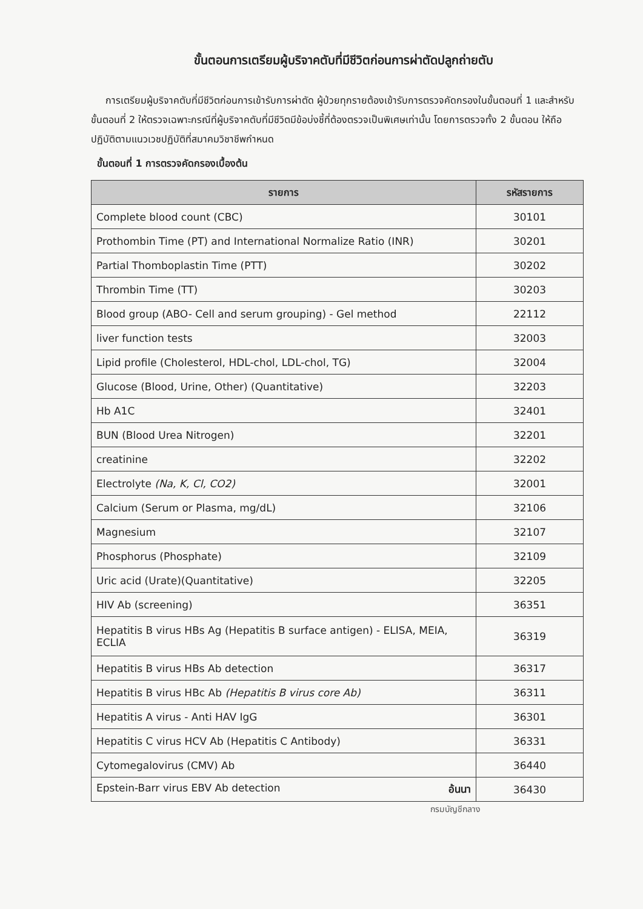ขั้นตอนการเตรียมผู้บริจาคตับที่มีชีวิตก่อนการผ่าตัดปลูกถ่ายตับ
การเตรียมผู้บริจาคตับที่มีชีวิตก่อนการเข้ารับการผ่าตัด ผู้ป่วยทุกรายต้องเข้ารับการตรวจคัดกรองในขั้นตอนที่ 1 และสำหรับขั้นตอนที่ 2 ให้ตรวจเฉพาะกรณีที่ผู้บริจาคตับที่มีชีวิตมีข้อบ่งชี้ที่ต้องตรวจเป็นพิเศษเท่านั้น โดยการตรวจทั้ง 2 ขั้นตอน ให้ถือปฏิบัติตามแนวเวชปฏิบัติที่สมาคมวิชาชีพกำหนด
ขั้นตอนที่ 1 การตรวจคัดกรองเบื้องต้น
| รายการ | รหัสรายการ |
| --- | --- |
| Complete blood count (CBC) | 30101 |
| Prothombin Time (PT) and International Normalize Ratio (INR) | 30201 |
| Partial Thomboplastin Time (PTT) | 30202 |
| Thrombin Time (TT) | 30203 |
| Blood group (ABO- Cell and serum grouping) - Gel method | 22112 |
| liver function tests | 32003 |
| Lipid profile (Cholesterol, HDL-chol, LDL-chol, TG) | 32004 |
| Glucose (Blood, Urine, Other) (Quantitative) | 32203 |
| Hb A1C | 32401 |
| BUN (Blood Urea Nitrogen) | 32201 |
| creatinine | 32202 |
| Electrolyte (Na, K, Cl, CO2) | 32001 |
| Calcium (Serum or Plasma, mg/dL) | 32106 |
| Magnesium | 32107 |
| Phosphorus (Phosphate) | 32109 |
| Uric acid (Urate)(Quantitative) | 32205 |
| HIV Ab (screening) | 36351 |
| Hepatitis B virus HBs Ag (Hepatitis B surface antigen) - ELISA, MEIA, ECLIA | 36319 |
| Hepatitis B virus HBs Ab detection | 36317 |
| Hepatitis B virus HBc Ab (Hepatitis B virus core Ab) | 36311 |
| Hepatitis A virus - Anti HAV IgG | 36301 |
| Hepatitis C virus HCV Ab (Hepatitis C Antibody) | 36331 |
| Cytomegalovirus (CMV) Ab | 36440 |
| Epstein-Barr virus EBV Ab detection อ้นนา | 36430 |
กรมบัญชีกลาง